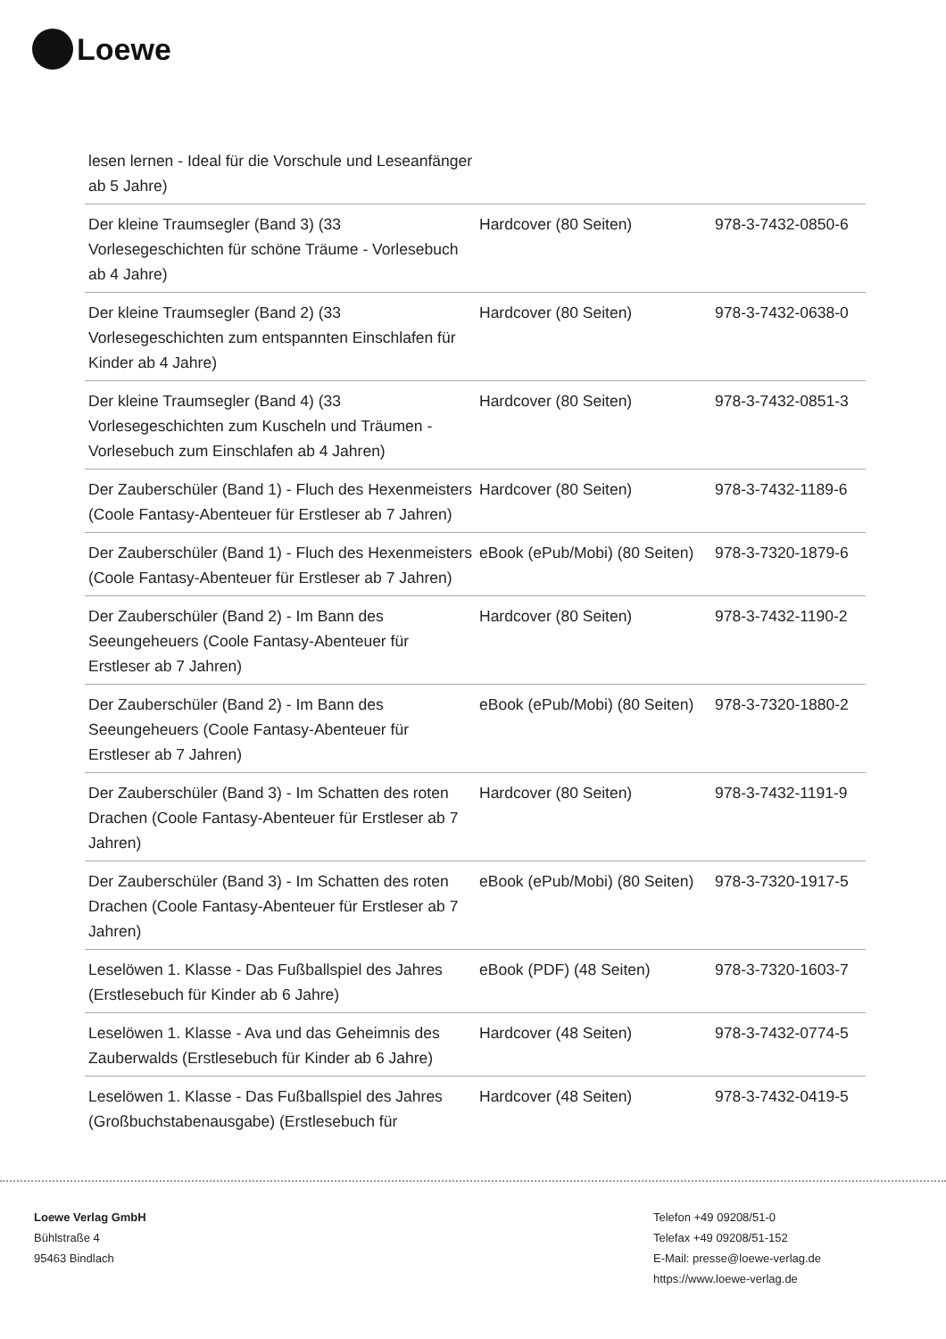Loewe
| lesen lernen - Ideal für die Vorschule und Leseanfänger ab 5 Jahre) | | |
| Der kleine Traumsegler (Band 3) (33 Vorlesegeschichten für schöne Träume - Vorlesebuch ab 4 Jahre) | Hardcover (80 Seiten) | 978-3-7432-0850-6 |
| Der kleine Traumsegler (Band 2) (33 Vorlesegeschichten zum entspannten Einschlafen für Kinder ab 4 Jahre) | Hardcover (80 Seiten) | 978-3-7432-0638-0 |
| Der kleine Traumsegler (Band 4) (33 Vorlesegeschichten zum Kuscheln und Träumen - Vorlesebuch zum Einschlafen ab 4 Jahren) | Hardcover (80 Seiten) | 978-3-7432-0851-3 |
| Der Zauberschüler (Band 1) - Fluch des Hexenmeisters (Coole Fantasy-Abenteuer für Erstleser ab 7 Jahren) | Hardcover (80 Seiten) | 978-3-7432-1189-6 |
| Der Zauberschüler (Band 1) - Fluch des Hexenmeisters (Coole Fantasy-Abenteuer für Erstleser ab 7 Jahren) | eBook (ePub/Mobi) (80 Seiten) | 978-3-7320-1879-6 |
| Der Zauberschüler (Band 2) - Im Bann des Seeungeheuers (Coole Fantasy-Abenteuer für Erstleser ab 7 Jahren) | Hardcover (80 Seiten) | 978-3-7432-1190-2 |
| Der Zauberschüler (Band 2) - Im Bann des Seeungeheuers (Coole Fantasy-Abenteuer für Erstleser ab 7 Jahren) | eBook (ePub/Mobi) (80 Seiten) | 978-3-7320-1880-2 |
| Der Zauberschüler (Band 3) - Im Schatten des roten Drachen (Coole Fantasy-Abenteuer für Erstleser ab 7 Jahren) | Hardcover (80 Seiten) | 978-3-7432-1191-9 |
| Der Zauberschüler (Band 3) - Im Schatten des roten Drachen (Coole Fantasy-Abenteuer für Erstleser ab 7 Jahren) | eBook (ePub/Mobi) (80 Seiten) | 978-3-7320-1917-5 |
| Leselöwen 1. Klasse - Das Fußballspiel des Jahres (Erstlesebuch für Kinder ab 6 Jahre) | eBook (PDF) (48 Seiten) | 978-3-7320-1603-7 |
| Leselöwen 1. Klasse - Ava und das Geheimnis des Zauberwalds (Erstlesebuch für Kinder ab 6 Jahre) | Hardcover (48 Seiten) | 978-3-7432-0774-5 |
| Leselöwen 1. Klasse - Das Fußballspiel des Jahres (Großbuchstabenausgabe) (Erstlesebuch für | Hardcover (48 Seiten) | 978-3-7432-0419-5 |
Loewe Verlag GmbH
Bühlstraße 4
95463 Bindlach
Telefon +49 09208/51-0
Telefax +49 09208/51-152
E-Mail: presse@loewe-verlag.de
https://www.loewe-verlag.de